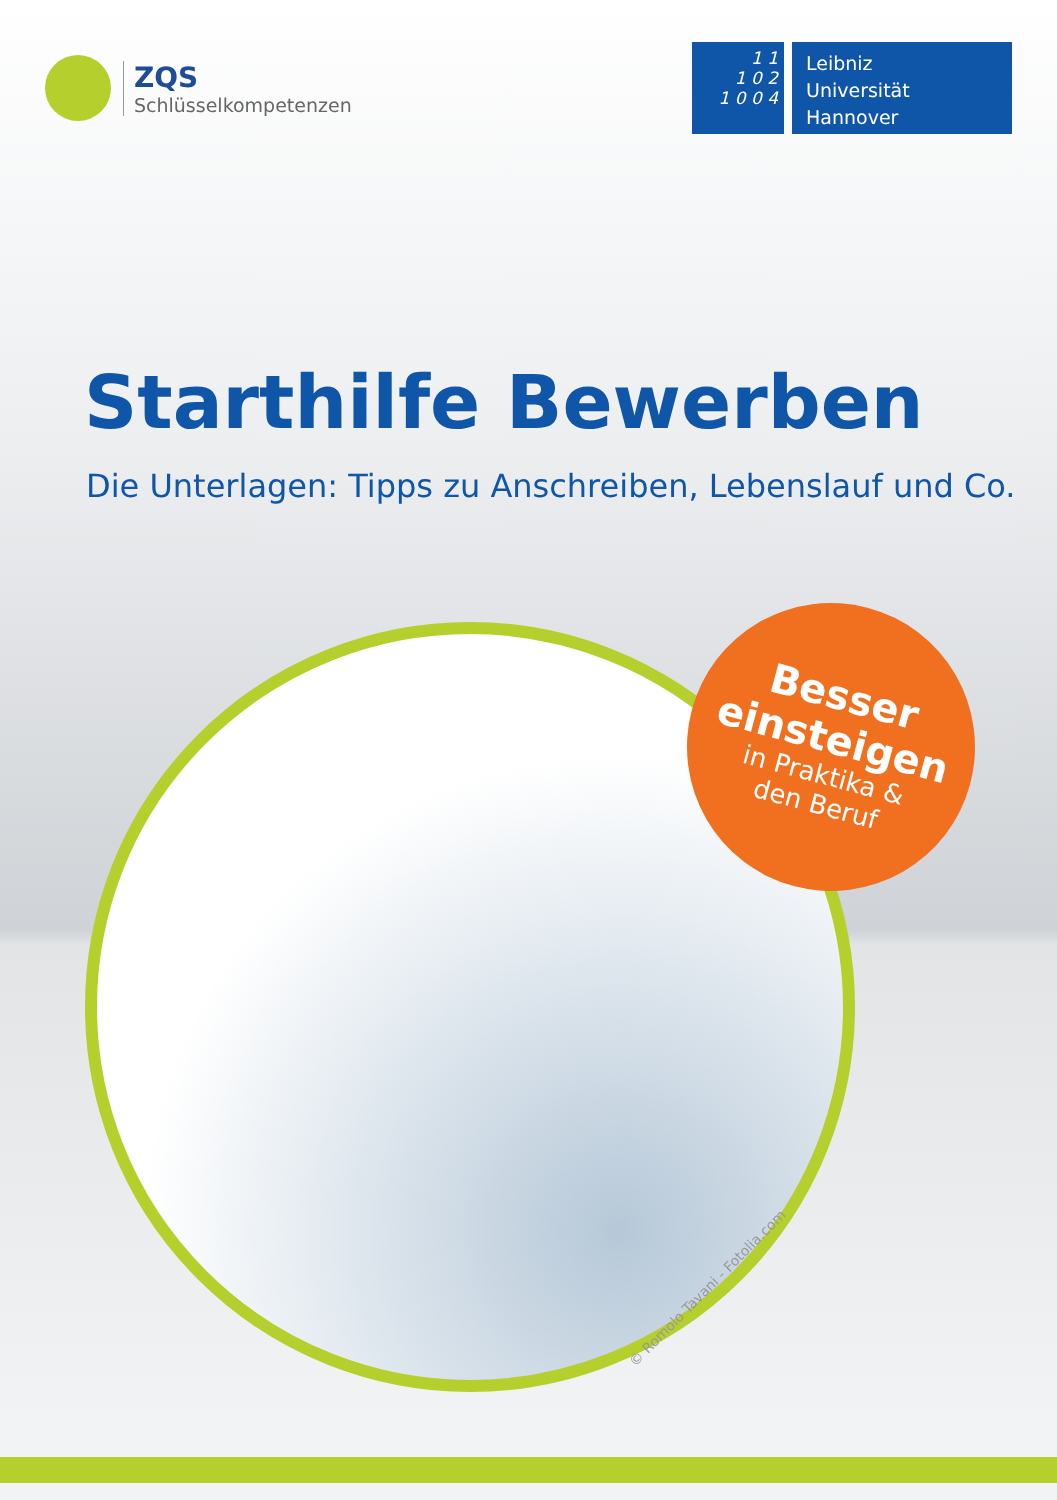ZQS
Schlüsselkompetenzen
1 1
1 0 2
1 0 0 4
Leibniz
Universität
Hannover
Starthilfe Bewerben
Die Unterlagen: Tipps zu Anschreiben, Lebenslauf und Co.
Besser
einsteigen
in Praktika &
den Beruf
© Romolo Tavani - Fotolia.com